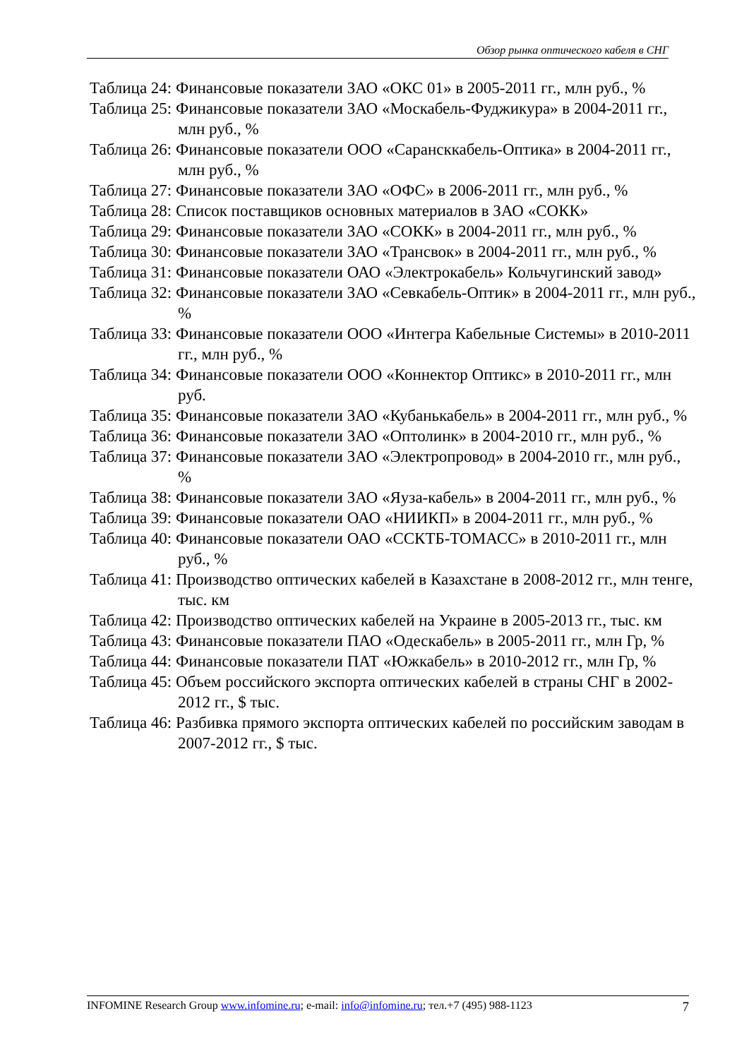Обзор рынка оптического кабеля в СНГ
Таблица 24: Финансовые показатели ЗАО «ОКС 01» в 2005-2011 гг., млн руб., %
Таблица 25: Финансовые показатели ЗАО «Москабель-Фуджикура» в 2004-2011 гг., млн руб., %
Таблица 26: Финансовые показатели ООО «Сарансккабель-Оптика» в 2004-2011 гг., млн руб., %
Таблица 27: Финансовые показатели ЗАО «ОФС» в 2006-2011 гг., млн руб., %
Таблица 28: Список поставщиков основных материалов в ЗАО «СОКК»
Таблица 29: Финансовые показатели ЗАО «СОКК» в 2004-2011 гг., млн руб., %
Таблица 30: Финансовые показатели ЗАО «Трансвок» в 2004-2011 гг., млн руб., %
Таблица 31: Финансовые показатели ОАО «Электрокабель» Кольчугинский завод»
Таблица 32: Финансовые показатели ЗАО «Севкабель-Оптик» в 2004-2011 гг., млн руб., %
Таблица 33: Финансовые показатели ООО «Интегра Кабельные Системы» в 2010-2011 гг., млн руб., %
Таблица 34: Финансовые показатели ООО «Коннектор Оптикс» в 2010-2011 гг., млн руб.
Таблица 35: Финансовые показатели ЗАО «Кубанькабель» в 2004-2011 гг., млн руб., %
Таблица 36: Финансовые показатели ЗАО «Оптолинк» в 2004-2010 гг., млн руб., %
Таблица 37: Финансовые показатели ЗАО «Электропровод» в 2004-2010 гг., млн руб., %
Таблица 38: Финансовые показатели ЗАО «Яуза-кабель» в 2004-2011 гг., млн руб., %
Таблица 39: Финансовые показатели ОАО «НИИКП» в 2004-2011 гг., млн руб., %
Таблица 40: Финансовые показатели ОАО «ССКТБ-ТОМАСС» в 2010-2011 гг., млн руб., %
Таблица 41: Производство оптических кабелей в Казахстане в 2008-2012 гг., млн тенге, тыс. км
Таблица 42: Производство оптических кабелей на Украине в 2005-2013 гг., тыс. км
Таблица 43: Финансовые показатели ПАО «Одескабель» в 2005-2011 гг., млн Гр, %
Таблица 44: Финансовые показатели ПАТ «Южкабель» в 2010-2012 гг., млн Гр, %
Таблица 45: Объем российского экспорта оптических кабелей в страны СНГ в 2002-2012 гг., $ тыс.
Таблица 46: Разбивка прямого экспорта оптических кабелей по российским заводам в 2007-2012 гг., $ тыс.
INFOMINE Research Group www.infomine.ru; e-mail: info@infomine.ru; тел.+7 (495) 988-1123 7